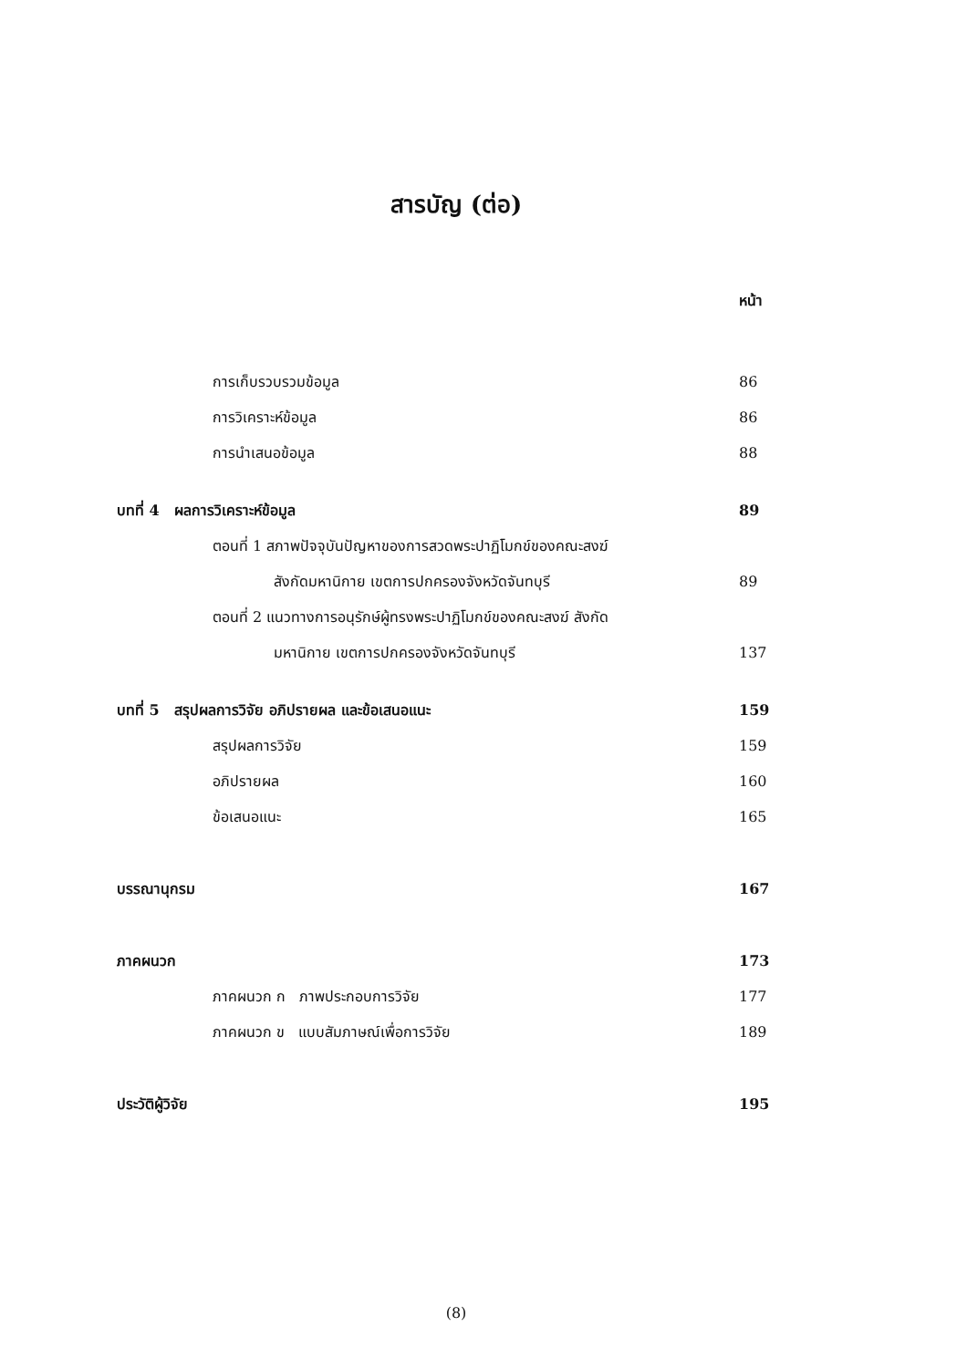สารบัญ (ต่อ)
หน้า
การเก็บรวบรวมข้อมูล 86
การวิเคราะห์ข้อมูล 86
การนำเสนอข้อมูล 88
บทที่ 4 ผลการวิเคราะห์ข้อมูล 89
ตอนที่ 1 สภาพปัจจุบันปัญหาของการสวดพระปาฏิโมกข์ของคณะสงฆ์
สังกัดมหานิกาย เขตการปกครองจังหวัดจันทบุรี 89
ตอนที่ 2 แนวทางการอนุรักษ์ผู้ทรงพระปาฏิโมกข์ของคณะสงฆ์ สังกัด
มหานิกาย เขตการปกครองจังหวัดจันทบุรี 137
บทที่ 5 สรุปผลการวิจัย อภิปรายผล และข้อเสนอแนะ 159
สรุปผลการวิจัย 159
อภิปรายผล 160
ข้อเสนอแนะ 165
บรรณานุกรม 167
ภาคผนวก 173
ภาคผนวก ก ภาพประกอบการวิจัย 177
ภาคผนวก ข แบบสัมภาษณ์เพื่อการวิจัย 189
ประวัติผู้วิจัย 195
(8)